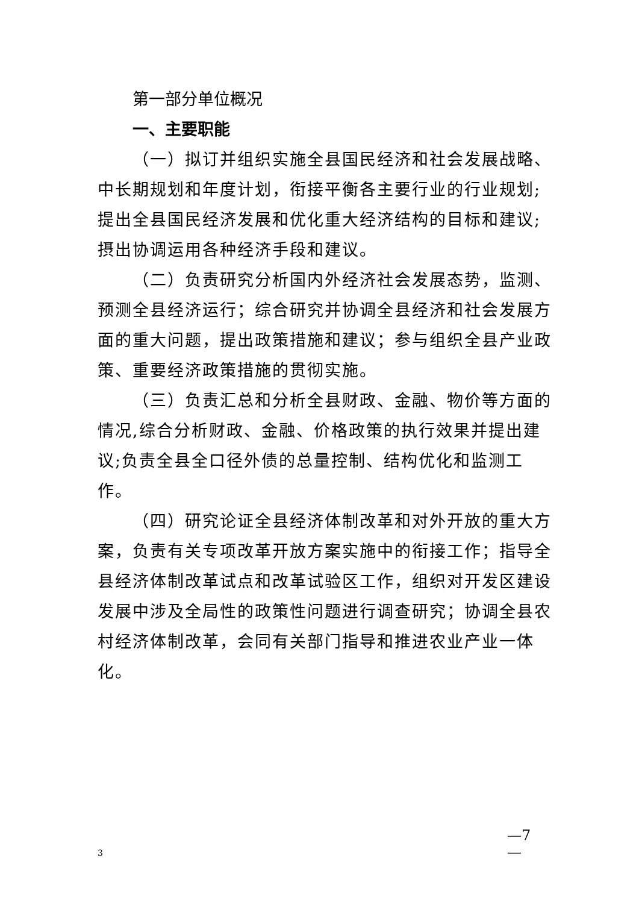第一部分单位概况
一、主要职能
（一）拟订并组织实施全县国民经济和社会发展战略、中长期规划和年度计划，衔接平衡各主要行业的行业规划;提出全县国民经济发展和优化重大经济结构的目标和建议;摂出协调运用各种经济手段和建议。
（二）负责研究分析国内外经济社会发展态势，监测、预测全县经济运行；综合研究并协调全县经济和社会发展方面的重大问题，提出政策措施和建议；参与组织全县产业政策、重要经济政策措施的贯彻实施。
（三）负责汇总和分析全县财政、金融、物价等方面的情况,综合分析财政、金融、价格政策的执行效果并提出建议;负责全县全口径外债的总量控制、结构优化和监测工作。
（四）研究论证全县经济体制改革和对外开放的重大方案，负责有关专项改革开放方案实施中的衔接工作；指导全县经济体制改革试点和改革试验区工作，组织对开发区建设发展中涉及全局性的政策性问题进行调查研究；协调全县农村经济体制改革，会同有关部门指导和推进农业产业一体化。
—7 —
3